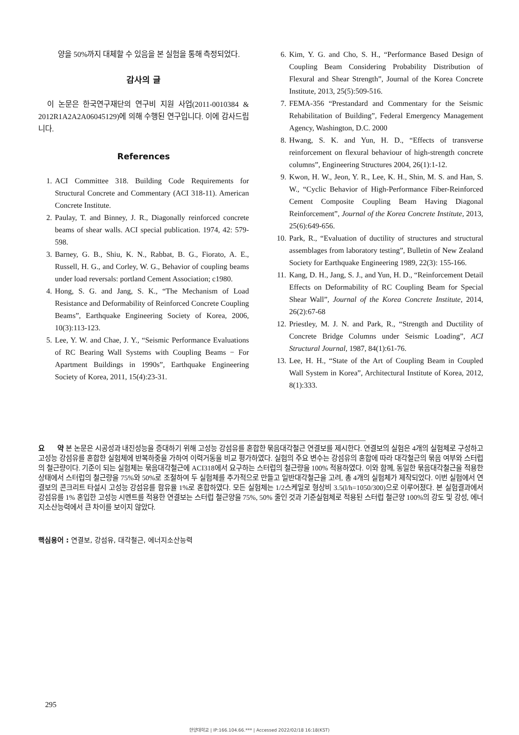양을 50%까지 대체할 수 있음을 본 실험을 통해 측정되었다.
감사의 글
이 논문은 한국연구재단의 연구비 지원 사업(2011-0010384 & 2012R1A2A2A06045129)에 의해 수행된 연구입니다. 이에 감사드립니다.
References
1. ACI Committee 318. Building Code Requirements for Structural Concrete and Commentary (ACI 318-11). American Concrete Institute.
2. Paulay, T. and Binney, J. R., Diagonally reinforced concrete beams of shear walls. ACI special publication. 1974, 42: 579-598.
3. Barney, G. B., Shiu, K. N., Rabbat, B. G., Fiorato, A. E., Russell, H. G., and Corley, W. G., Behavior of coupling beams under load reversals: portland Cement Association; c1980.
4. Hong, S. G. and Jang, S. K., “The Mechanism of Load Resistance and Deformability of Reinforced Concrete Coupling Beams”, Earthquake Engineering Society of Korea, 2006, 10(3):113-123.
5. Lee, Y. W. and Chae, J. Y., “Seismic Performance Evaluations of RC Bearing Wall Systems with Coupling Beams − For Apartment Buildings in 1990s”, Earthquake Engineering Society of Korea, 2011, 15(4):23-31.
6. Kim, Y. G. and Cho, S. H., “Performance Based Design of Coupling Beam Considering Probability Distribution of Flexural and Shear Strength”, Journal of the Korea Concrete Institute, 2013, 25(5):509-516.
7. FEMA-356 “Prestandard and Commentary for the Seismic Rehabilitation of Building”, Federal Emergency Management Agency, Washington, D.C. 2000
8. Hwang, S. K. and Yun, H. D., “Effects of transverse reinforcement on flexural behaviour of high-strength concrete columns”, Engineering Structures 2004, 26(1):1-12.
9. Kwon, H. W., Jeon, Y. R., Lee, K. H., Shin, M. S. and Han, S. W., “Cyclic Behavior of High-Performance Fiber-Reinforced Cement Composite Coupling Beam Having Diagonal Reinforcement”, Journal of the Korea Concrete Institute, 2013, 25(6):649-656.
10. Park, R., “Evaluation of ductility of structures and structural assemblages from laboratory testing”, Bulletin of New Zealand Society for Earthquake Engineering 1989, 22(3): 155-166.
11. Kang, D. H., Jang, S. J., and Yun, H. D., “Reinforcement Detail Effects on Deformability of RC Coupling Beam for Special Shear Wall”, Journal of the Korea Concrete Institute, 2014, 26(2):67-68
12. Priestley, M. J. N. and Park, R., “Strength and Ductility of Concrete Bridge Columns under Seismic Loading”, ACI Structural Journal, 1987, 84(1):61-76.
13. Lee, H. H., “State of the Art of Coupling Beam in Coupled Wall System in Korea”, Architectural Institute of Korea, 2012, 8(1):333.
요 약 본 논문은 시공성과 내진성능을 증대하기 위해 고성능 강섬유를 혼합한 묶음대각철근 연결보를 제시한다. 연결보의 실험은 4개의 실험체로 구성하고 고성능 강섬유를 혼합한 실험체에 반복하중을 가하여 이력거동을 비교 평가하였다. 실험의 주요 변수는 강섬유의 혼합에 따라 대각철근의 묶음 여부와 스터럽의 철근량이다. 기준이 되는 실험체는 묶음대각철근에 ACI318에서 요구하는 스터럽의 철근량을 100% 적용하였다. 이와 함께, 동일한 묶음대각철근을 적용한 상태에서 스터럽의 철근량을 75%와 50%로 조절하여 두 실험체를 추가적으로 만들고 일반대각철근을 고려, 총 4개의 실험체가 제작되었다. 이번 실험에서 연결보의 콘크리트 타설시 고성능 강섬유를 함유율 1%로 혼합하였다. 모든 실험체는 1/2스케일로 형상비 3.5(l/h=1050/300)으로 이루어졌다. 본 실험결과에서 강섬유를 1% 혼입한 고성능 시멘트를 적용한 연결보는 스터럽 철근양을 75%, 50% 줄인 것과 기준실험체로 적용된 스터럽 철근양 100%의 강도 및 강성, 에너지소산능력에서 큰 차이를 보이지 않았다.
핵심용어 : 연결보, 강섬유, 대각철근, 에너지소산능력
295
한양대학교 | IP:166.104.66.*** | Accessed 2022/02/18 16:18(KST)